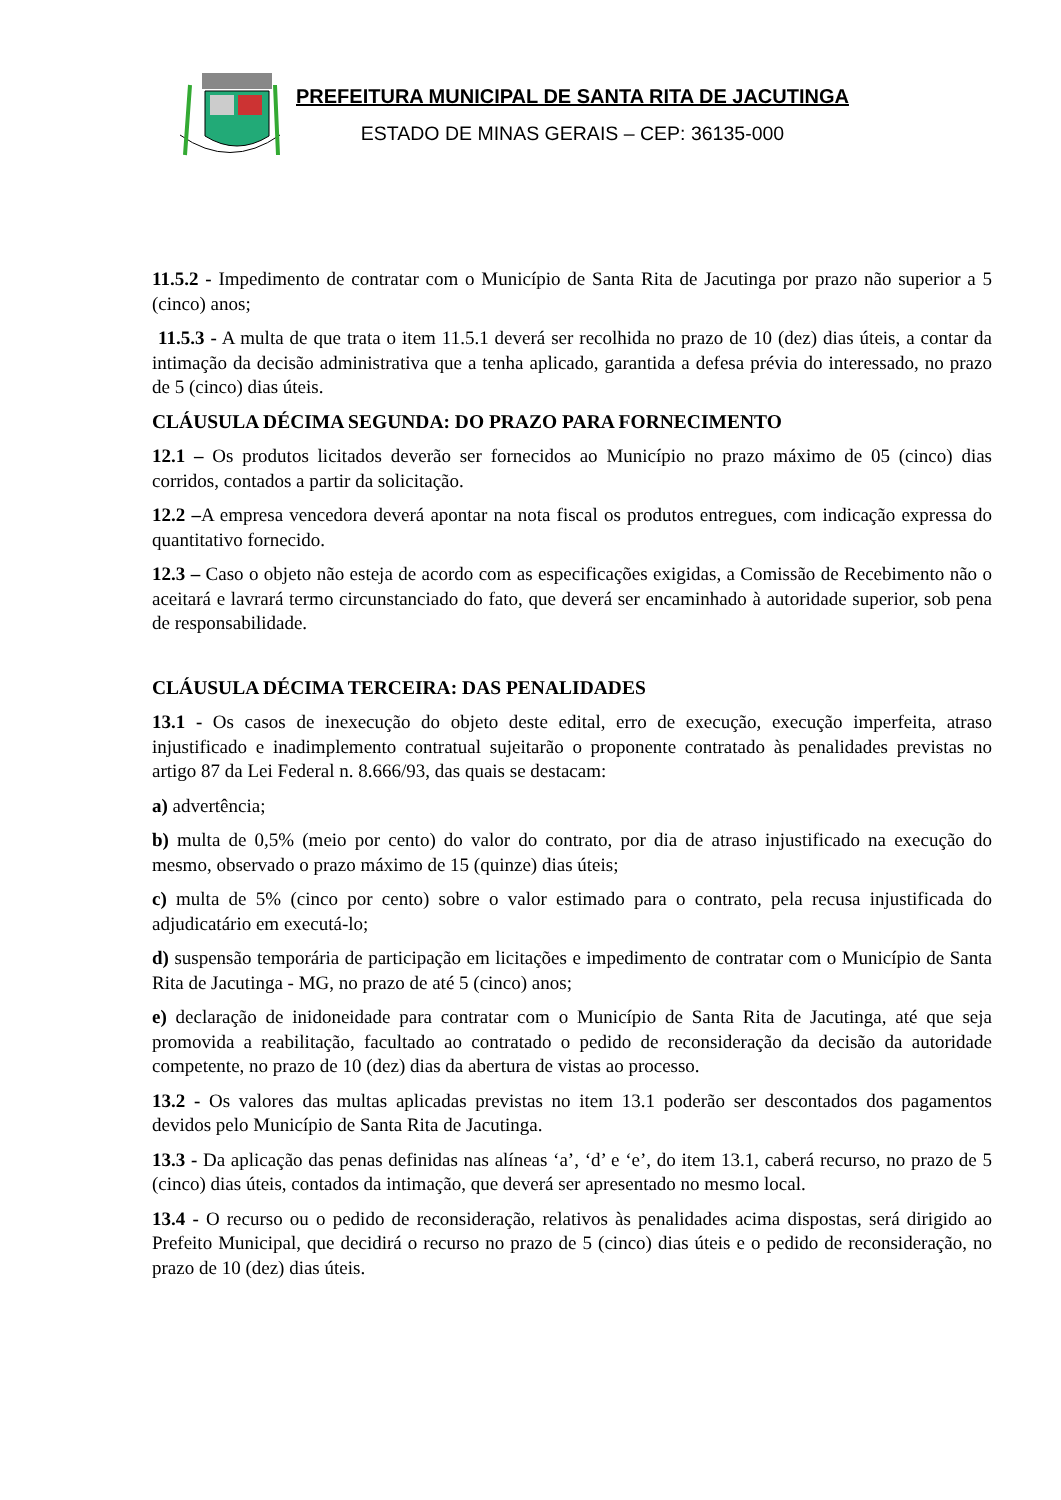PREFEITURA MUNICIPAL DE SANTA RITA DE JACUTINGA
ESTADO DE MINAS GERAIS – CEP: 36135-000
11.5.2 - Impedimento de contratar com o Município de Santa Rita de Jacutinga por prazo não superior a 5 (cinco) anos;
11.5.3 - A multa de que trata o item 11.5.1 deverá ser recolhida no prazo de 10 (dez) dias úteis, a contar da intimação da decisão administrativa que a tenha aplicado, garantida a defesa prévia do interessado, no prazo de 5 (cinco) dias úteis.
CLÁUSULA DÉCIMA SEGUNDA: DO PRAZO PARA FORNECIMENTO
12.1 – Os produtos licitados deverão ser fornecidos ao Município no prazo máximo de 05 (cinco) dias corridos, contados a partir da solicitação.
12.2 –A empresa vencedora deverá apontar na nota fiscal os produtos entregues, com indicação expressa do quantitativo fornecido.
12.3 – Caso o objeto não esteja de acordo com as especificações exigidas, a Comissão de Recebimento não o aceitará e lavrará termo circunstanciado do fato, que deverá ser encaminhado à autoridade superior, sob pena de responsabilidade.
CLÁUSULA DÉCIMA TERCEIRA: DAS PENALIDADES
13.1 - Os casos de inexecução do objeto deste edital, erro de execução, execução imperfeita, atraso injustificado e inadimplemento contratual sujeitarão o proponente contratado às penalidades previstas no artigo 87 da Lei Federal n. 8.666/93, das quais se destacam:
a) advertência;
b) multa de 0,5% (meio por cento) do valor do contrato, por dia de atraso injustificado na execução do mesmo, observado o prazo máximo de 15 (quinze) dias úteis;
c) multa de 5% (cinco por cento) sobre o valor estimado para o contrato, pela recusa injustificada do adjudicatário em executá-lo;
d) suspensão temporária de participação em licitações e impedimento de contratar com o Município de Santa Rita de Jacutinga - MG, no prazo de até 5 (cinco) anos;
e) declaração de inidoneidade para contratar com o Município de Santa Rita de Jacutinga, até que seja promovida a reabilitação, facultado ao contratado o pedido de reconsideração da decisão da autoridade competente, no prazo de 10 (dez) dias da abertura de vistas ao processo.
13.2 - Os valores das multas aplicadas previstas no item 13.1 poderão ser descontados dos pagamentos devidos pelo Município de Santa Rita de Jacutinga.
13.3 - Da aplicação das penas definidas nas alíneas ‘a’, ‘d’ e ‘e’, do item 13.1, caberá recurso, no prazo de 5 (cinco) dias úteis, contados da intimação, que deverá ser apresentado no mesmo local.
13.4 - O recurso ou o pedido de reconsideração, relativos às penalidades acima dispostas, será dirigido ao Prefeito Municipal, que decidirá o recurso no prazo de 5 (cinco) dias úteis e o pedido de reconsideração, no prazo de 10 (dez) dias úteis.